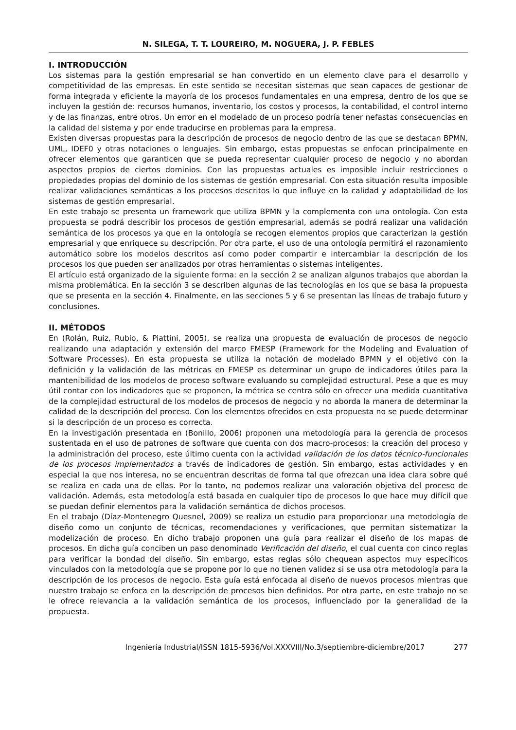N. SILEGA, T. T. LOUREIRO, M. NOGUERA, J. P. FEBLES
I. INTRODUCCIÓN
Los sistemas para la gestión empresarial se han convertido en un elemento clave para el desarrollo y competitividad de las empresas. En este sentido se necesitan sistemas que sean capaces de gestionar de forma integrada y eficiente la mayoría de los procesos fundamentales en una empresa, dentro de los que se incluyen la gestión de: recursos humanos, inventario, los costos y procesos, la contabilidad, el control interno y de las finanzas, entre otros. Un error en el modelado de un proceso podría tener nefastas consecuencias en la calidad del sistema y por ende traducirse en problemas para la empresa.
Existen diversas propuestas para la descripción de procesos de negocio dentro de las que se destacan BPMN, UML, IDEF0 y otras notaciones o lenguajes. Sin embargo, estas propuestas se enfocan principalmente en ofrecer elementos que garanticen que se pueda representar cualquier proceso de negocio y no abordan aspectos propios de ciertos dominios. Con las propuestas actuales es imposible incluir restricciones o propiedades propias del dominio de los sistemas de gestión empresarial. Con esta situación resulta imposible realizar validaciones semánticas a los procesos descritos lo que influye en la calidad y adaptabilidad de los sistemas de gestión empresarial.
En este trabajo se presenta un framework que utiliza BPMN y la complementa con una ontología. Con esta propuesta se podrá describir los procesos de gestión empresarial, además se podrá realizar una validación semántica de los procesos ya que en la ontología se recogen elementos propios que caracterizan la gestión empresarial y que enriquece su descripción. Por otra parte, el uso de una ontología permitirá el razonamiento automático sobre los modelos descritos así como poder compartir e intercambiar la descripción de los procesos los que pueden ser analizados por otras herramientas o sistemas inteligentes.
El artículo está organizado de la siguiente forma: en la sección 2 se analizan algunos trabajos que abordan la misma problemática. En la sección 3 se describen algunas de las tecnologías en los que se basa la propuesta que se presenta en la sección 4. Finalmente, en las secciones 5 y 6 se presentan las líneas de trabajo futuro y conclusiones.
II. MÉTODOS
En (Rolán, Ruiz, Rubio, & Piattini, 2005), se realiza una propuesta de evaluación de procesos de negocio realizando una adaptación y extensión del marco FMESP (Framework for the Modeling and Evaluation of Software Processes). En esta propuesta se utiliza la notación de modelado BPMN y el objetivo con la definición y la validación de las métricas en FMESP es determinar un grupo de indicadores útiles para la mantenibilidad de los modelos de proceso software evaluando su complejidad estructural. Pese a que es muy útil contar con los indicadores que se proponen, la métrica se centra sólo en ofrecer una medida cuantitativa de la complejidad estructural de los modelos de procesos de negocio y no aborda la manera de determinar la calidad de la descripción del proceso. Con los elementos ofrecidos en esta propuesta no se puede determinar si la descripción de un proceso es correcta.
En la investigación presentada en (Bonillo, 2006) proponen una metodología para la gerencia de procesos sustentada en el uso de patrones de software que cuenta con dos macro-procesos: la creación del proceso y la administración del proceso, este último cuenta con la actividad validación de los datos técnico-funcionales de los procesos implementados a través de indicadores de gestión. Sin embargo, estas actividades y en especial la que nos interesa, no se encuentran descritas de forma tal que ofrezcan una idea clara sobre qué se realiza en cada una de ellas. Por lo tanto, no podemos realizar una valoración objetiva del proceso de validación. Además, esta metodología está basada en cualquier tipo de procesos lo que hace muy difícil que se puedan definir elementos para la validación semántica de dichos procesos.
En el trabajo (Díaz-Montenegro Quesnel, 2009) se realiza un estudio para proporcionar una metodología de diseño como un conjunto de técnicas, recomendaciones y verificaciones, que permitan sistematizar la modelización de proceso. En dicho trabajo proponen una guía para realizar el diseño de los mapas de procesos. En dicha guía conciben un paso denominado Verificación del diseño, el cual cuenta con cinco reglas para verificar la bondad del diseño. Sin embargo, estas reglas sólo chequean aspectos muy específicos vinculados con la metodología que se propone por lo que no tienen validez si se usa otra metodología para la descripción de los procesos de negocio. Esta guía está enfocada al diseño de nuevos procesos mientras que nuestro trabajo se enfoca en la descripción de procesos bien definidos. Por otra parte, en este trabajo no se le ofrece relevancia a la validación semántica de los procesos, influenciado por la generalidad de la propuesta.
Ingeniería Industrial/ISSN 1815-5936/Vol.XXXVIII/No.3/septiembre-diciembre/2017 277